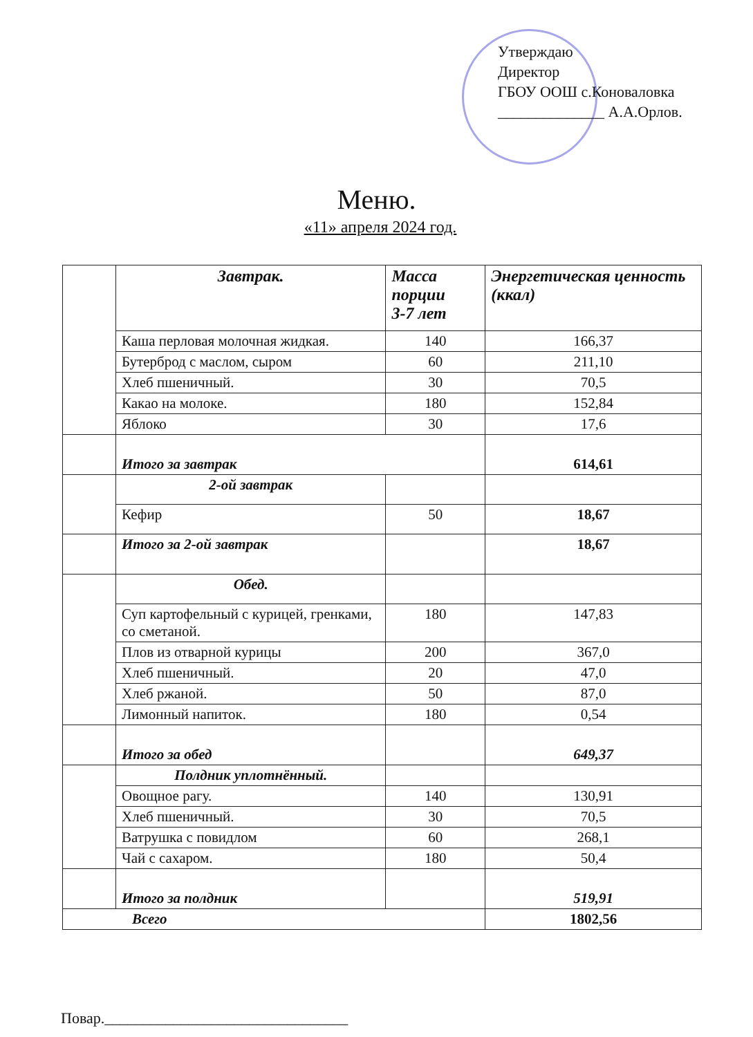Утверждаю
Директор
ГБОУ ООШ с.Коноваловка
______________ А.А.Орлов.
Меню.
«11» апреля 2024 год.
| | Завтрак. | Масса порции 3-7 лет | Энергетическая ценность (ккал) |
| | Каша перловая молочная жидкая. | 140 | 166,37 |
| | Бутерброд с маслом, сыром | 60 | 211,10 |
| | Хлеб пшеничный. | 30 | 70,5 |
| | Какао на молоке. | 180 | 152,84 |
| | Яблоко | 30 | 17,6 |
| | Итого за завтрак | | 614,61 |
| | 2-ой завтрак | | |
| | Кефир | 50 | 18,67 |
| | Итого за 2-ой завтрак | | 18,67 |
| | Обед. | | |
| | Суп картофельный с курицей, гренками, со сметаной. | 180 | 147,83 |
| | Плов из отварной курицы | 200 | 367,0 |
| | Хлеб пшеничный. | 20 | 47,0 |
| | Хлеб ржаной. | 50 | 87,0 |
| | Лимонный напиток. | 180 | 0,54 |
| | Итого за обед | | 649,37 |
| | Полдник уплотнённый. | | |
| | Овощное рагу. | 140 | 130,91 |
| | Хлеб пшеничный. | 30 | 70,5 |
| | Ватрушка с повидлом | 60 | 268,1 |
| | Чай с сахаром. | 180 | 50,4 |
| | Итого за полдник | | 519,91 |
| Всего | | | 1802,56 |
Повар.________________________________